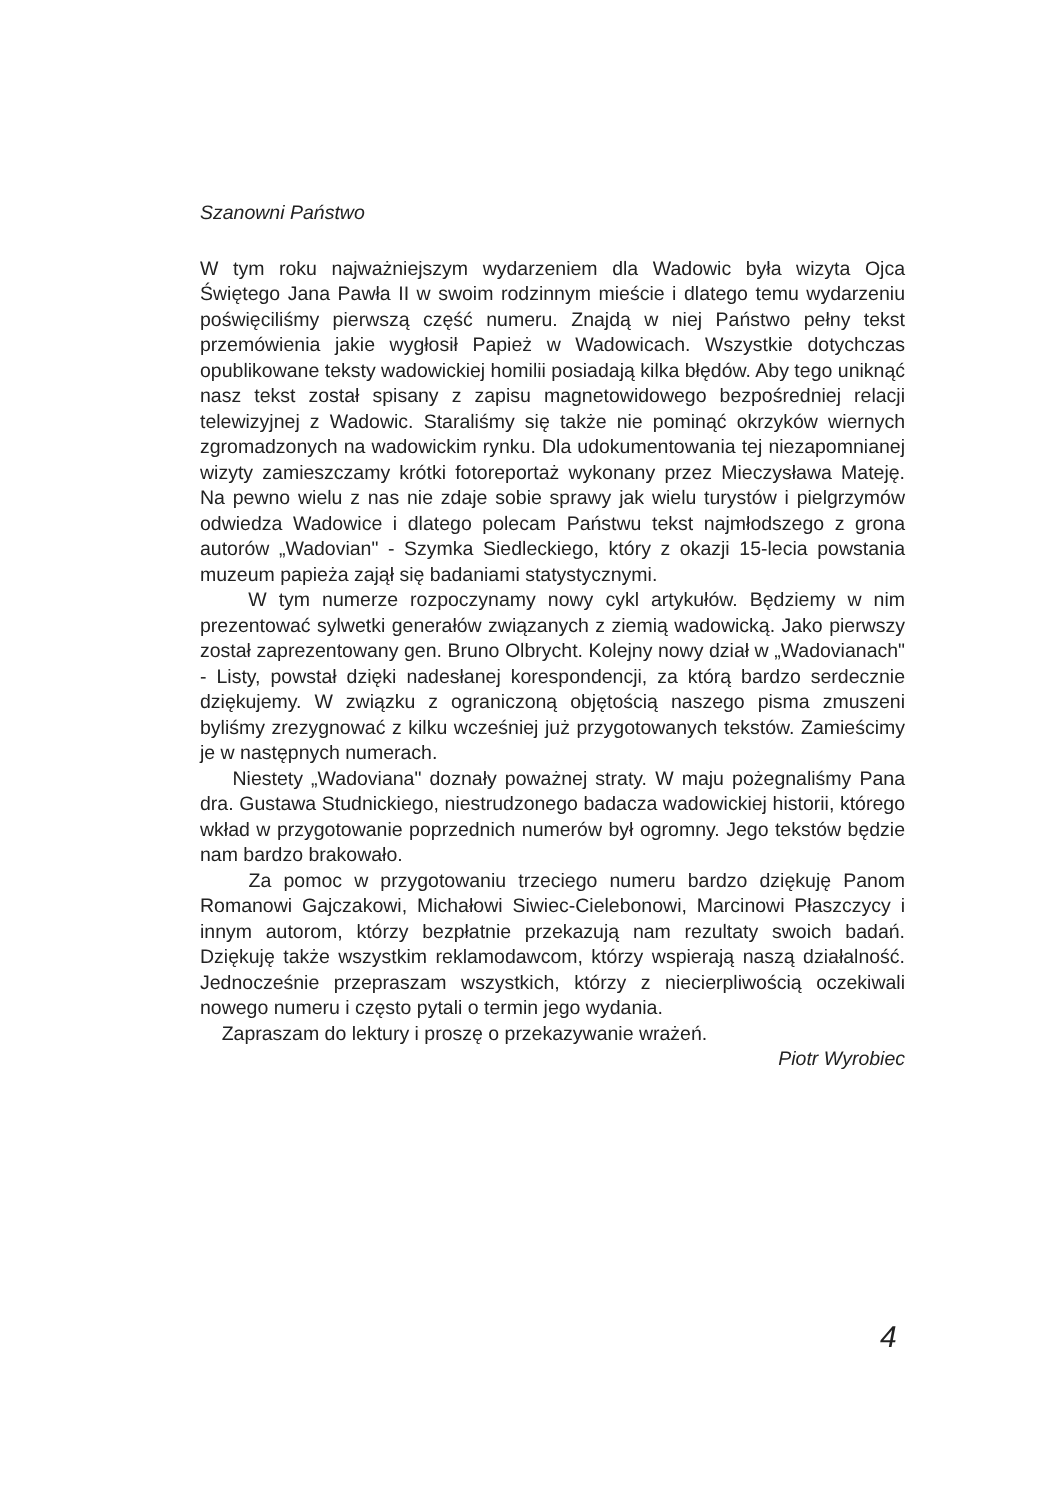Szanowni Państwo
W tym roku najważniejszym wydarzeniem dla Wadowic była wizyta Ojca Świętego Jana Pawła II w swoim rodzinnym mieście i dlatego temu wydarzeniu poświęciliśmy pierwszą część numeru. Znajdą w niej Państwo pełny tekst przemówienia jakie wygłosił Papież w Wadowicach. Wszystkie dotychczas opublikowane teksty wadowickiej homilii posiadają kilka błędów. Aby tego uniknąć nasz tekst został spisany z zapisu magnetowidowego bezpośredniej relacji telewizyjnej z Wadowic. Staraliśmy się także nie pominąć okrzyków wiernych zgromadzonych na wadowickim rynku. Dla udokumentowania tej niezapomnianej wizyty zamieszczamy krótki fotoreportaż wykonany przez Mieczysława Mateję. Na pewno wielu z nas nie zdaje sobie sprawy jak wielu turystów i pielgrzymów odwiedza Wadowice i dlatego polecam Państwu tekst najmłodszego z grona autorów „Wadovian" - Szymka Siedleckiego, który z okazji 15-lecia powstania muzeum papieża zajął się badaniami statystycznymi.
W tym numerze rozpoczynamy nowy cykl artykułów. Będziemy w nim prezentować sylwetki generałów związanych z ziemią wadowicką. Jako pierwszy został zaprezentowany gen. Bruno Olbrycht. Kolejny nowy dział w „Wadovianach" - Listy, powstał dzięki nadesłanej korespondencji, za którą bardzo serdecznie dziękujemy. W związku z ograniczoną objętością naszego pisma zmuszeni byliśmy zrezygnować z kilku wcześniej już przygotowanych tekstów. Zamieścimy je w następnych numerach.
Niestety „Wadoviana" doznały poważnej straty. W maju pożegnaliśmy Pana dra. Gustawa Studnickiego, niestrudzonego badacza wadowickiej historii, którego wkład w przygotowanie poprzednich numerów był ogromny. Jego tekstów będzie nam bardzo brakowało.
Za pomoc w przygotowaniu trzeciego numeru bardzo dziękuję Panom Romanowi Gajczakowi, Michałowi Siwiec-Cielebonowi, Marcinowi Płaszczycy i innym autorom, którzy bezpłatnie przekazują nam rezultaty swoich badań. Dziękuję także wszystkim reklamodawcom, którzy wspierają naszą działalność. Jednocześnie przepraszam wszystkich, którzy z niecierpliwością oczekiwali nowego numeru i często pytali o termin jego wydania.
Zapraszam do lektury i proszę o przekazywanie wrażeń.
Piotr Wyrobiec
4